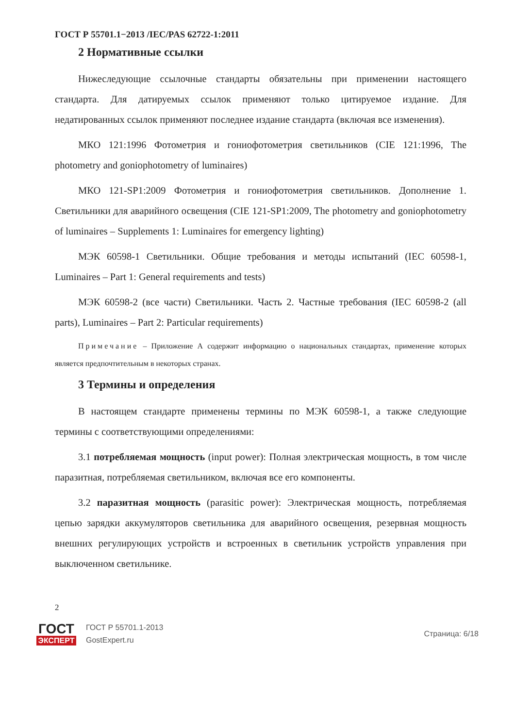ГОСТ Р 55701.1−2013 /IEC/PAS 62722-1:2011
2 Нормативные ссылки
Нижеследующие ссылочные стандарты обязательны при применении настоящего стандарта. Для датируемых ссылок применяют только цитируемое издание. Для недатированных ссылок применяют последнее издание стандарта (включая все изменения).
МКО 121:1996 Фотометрия и гониофотометрия светильников (CIE 121:1996, The photometry and goniophotometry of luminaires)
МКО 121-SP1:2009 Фотометрия и гониофотометрия светильников. Дополнение 1. Светильники для аварийного освещения (CIE 121-SP1:2009, The photometry and goniophotometry of luminaires – Supplements 1: Luminaires for emergency lighting)
МЭК 60598-1 Светильники. Общие требования и методы испытаний (IEC 60598-1, Luminaires – Part 1: General requirements and tests)
МЭК 60598-2 (все части) Светильники. Часть 2. Частные требования (IEC 60598-2 (all parts), Luminaires – Part 2: Particular requirements)
Примечание – Приложение А содержит информацию о национальных стандартах, применение которых является предпочтительным в некоторых странах.
3 Термины и определения
В настоящем стандарте применены термины по МЭК 60598-1, а также следующие термины с соответствующими определениями:
3.1 потребляемая мощность (input power): Полная электрическая мощность, в том числе паразитная, потребляемая светильником, включая все его компоненты.
3.2 паразитная мощность (parasitic power): Электрическая мощность, потребляемая цепью зарядки аккумуляторов светильника для аварийного освещения, резервная мощность внешних регулирующих устройств и встроенных в светильник устройств управления при выключенном светильнике.
2
ГОСТ
ЭКСПЕРТ
ГОСТ Р 55701.1-2013
GostExpert.ru
Страница: 6/18